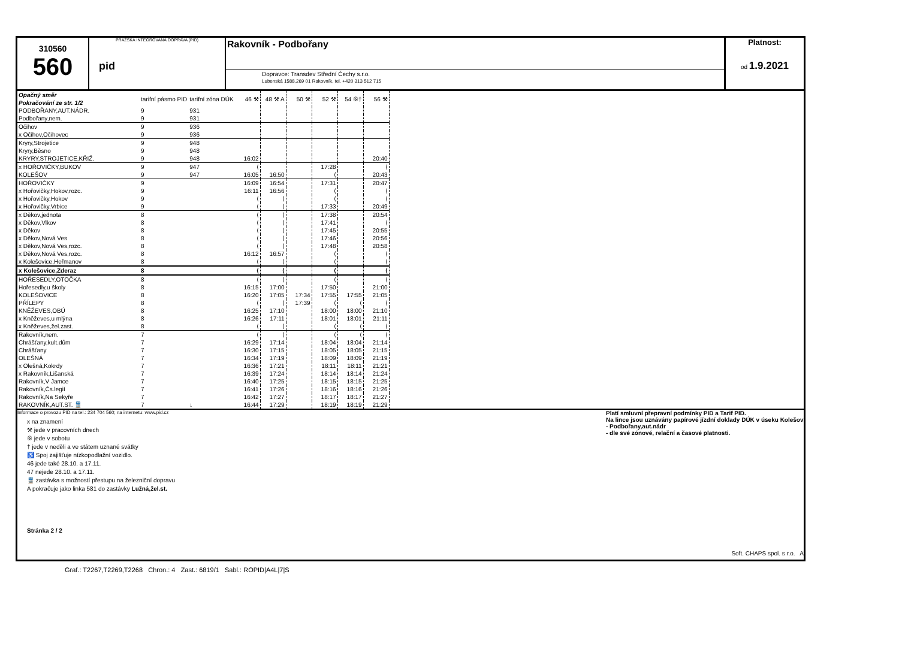310560
560
PRAŽSKÁ INTEGROVANÁ DOPRAVA (PID)
pid
Rakovník - Podbořany
Dopravce: Transdev Střední Čechy s.r.o.
Lubenská 1588,269 01 Rakovník, tel. +420 313 512 715
Platnost:
od 1.9.2021
| Opačný směr Pokračování ze str. 1/2 | tarifní pásmo PID | tarifní zóna DÚK | 46 ⚒ | 48 ⚒ A | 50 ⚒ | 52 ⚒ | 54 ⑥† | 56 ⚒ |
| PODBOŘANY,AUT.NÁDR. | 9 | 931 | | | | | | |
| Podbořany,nem. | 9 | 931 | | | | | | |
| Očihov | 9 | 936 | | | | | | |
| x Očihov,Očihovec | 9 | 936 | | | | | | |
| Kryry,Strojetice | 9 | 948 | | | | | | |
| Kryry,Běsno | 9 | 948 | | | | | | |
| KRYRY,STROJETICE,KŘIŽ. | 9 | 948 | 16:02 | | | | | 20:40 |
| x HOŘOVIČKY,BUKOV | 9 | 947 | ⟨ | | | 17:28 | | ⟨ |
| KOLEŠOV | 9 | 947 | 16:05 | 16:50 | | ⟨ | | 20:43 |
| HOŘOVIČKY | 9 | | 16:09 | 16:54 | | 17:31 | | 20:47 |
| x Hořovičky,Hokov,rozc. | 9 | | 16:11 | 16:56 | | ⟨ | | ⟨ |
| x Hořovičky,Hokov | 9 | | ⟨ | ⟨ | | ⟨ | | ⟨ |
| x Hořovičky,Vrbice | 9 | | ⟨ | ⟨ | | 17:33 | | 20:49 |
| x Děkov,jednota | 8 | | ⟨ | ⟨ | | 17:38 | | 20:54 |
| x Děkov,Vlkov | 8 | | ⟨ | ⟨ | | 17:41 | | ⟨ |
| x Děkov | 8 | | ⟨ | ⟨ | | 17:45 | | 20:55 |
| x Děkov,Nová Ves | 8 | | ⟨ | ⟨ | | 17:46 | | 20:56 |
| x Děkov,Nová Ves,rozc. | 8 | | ⟨ | ⟨ | | 17:48 | | 20:58 |
| x Děkov,Nová Ves,rozc. | 8 | | 16:12 | 16:57 | | ⟨ | | ⟨ |
| x Kolešovice,Heřmanov | 8 | | ⟨ | ⟨ | | ⟨ | | ⟨ |
| x Kolešovice,Zderaz | 8 | | ⟨ | ⟨ | | ⟨ | | ⟨ |
| HOŘESEDLY,OTOČKA | 8 | | ⟨ | ⟨ | | ⟨ | | ⟨ |
| Hořesedly,u školy | 8 | | 16:15 | 17:00 | | 17:50 | | 21:00 |
| KOLEŠOVICE | 8 | | 16:20 | 17:05 | 17:34 | 17:55 | 17:55 | 21:05 |
| PŘÍLEPY | 8 | | ⟨ | ⟨ | 17:39 | ⟨ | ⟨ | ⟨ |
| KNĚŽEVES,OBÚ | 8 | | 16:25 | 17:10 | | 18:00 | 18:00 | 21:10 |
| x Kněževes,u mlýna | 8 | | 16:26 | 17:11 | | 18:01 | 18:01 | 21:11 |
| x Kněževes,žel.zast. | 8 | | ⟨ | ⟨ | | ⟨ | ⟨ | ⟨ |
| Rakovník,nem. | 7 | | ⟨ | ⟨ | | ⟨ | ⟨ | ⟨ |
| Chrášťany,kult.dům | 7 | | 16:29 | 17:14 | | 18:04 | 18:04 | 21:14 |
| Chrášťany | 7 | | 16:30 | 17:15 | | 18:05 | 18:05 | 21:15 |
| OLEŠNÁ | 7 | | 16:34 | 17:19 | | 18:09 | 18:09 | 21:19 |
| x Olešná,Kokrdy | 7 | | 16:36 | 17:21 | | 18:11 | 18:11 | 21:21 |
| x Rakovník,Lišanská | 7 | | 16:39 | 17:24 | | 18:14 | 18:14 | 21:24 |
| Rakovník,V Jamce | 7 | | 16:40 | 17:25 | | 18:15 | 18:15 | 21:25 |
| Rakovník,Čs.legií | 7 | | 16:41 | 17:26 | | 18:16 | 18:16 | 21:26 |
| Rakovník,Na Sekyře | 7 | | 16:42 | 17:27 | | 18:17 | 18:17 | 21:27 |
| RAKOVNÍK,AUT.ST. 🚆 | 7 | ↓ | 16:44 | 17:29 | | 18:19 | 18:19 | 21:29 |
Informace o provozu PID na tel.: 234 704 560; na internetu: www.pid.cz
x na znamení
⚒ jede v pracovních dnech
⑥ jede v sobotu
† jede v neděli a ve státem uznané svátky
♿ Spoj zajišťuje nízkopodlažní vozidlo.
46 jede také 28.10. a 17.11.
47 nejede 28.10. a 17.11.
🚆 zastávka s možností přestupu na železniční dopravu
A pokračuje jako linka 581 do zastávky Lužná,žel.st.
Stránka 2 / 2
Platí smluvní přepravní podmínky PID a Tarif PID.
Na lince jsou uznávány papírové jízdní doklady DÚK v úseku Kolešov - Podbořany,aut.nádr
- dle své zónové, relační a časové platnosti.
Soft. CHAPS spol. s r.o. A
Graf.: T2267,T2269,T2268 Chron.: 4 Zast.: 6819/1 Sabl.: ROPID|A4L|7|S